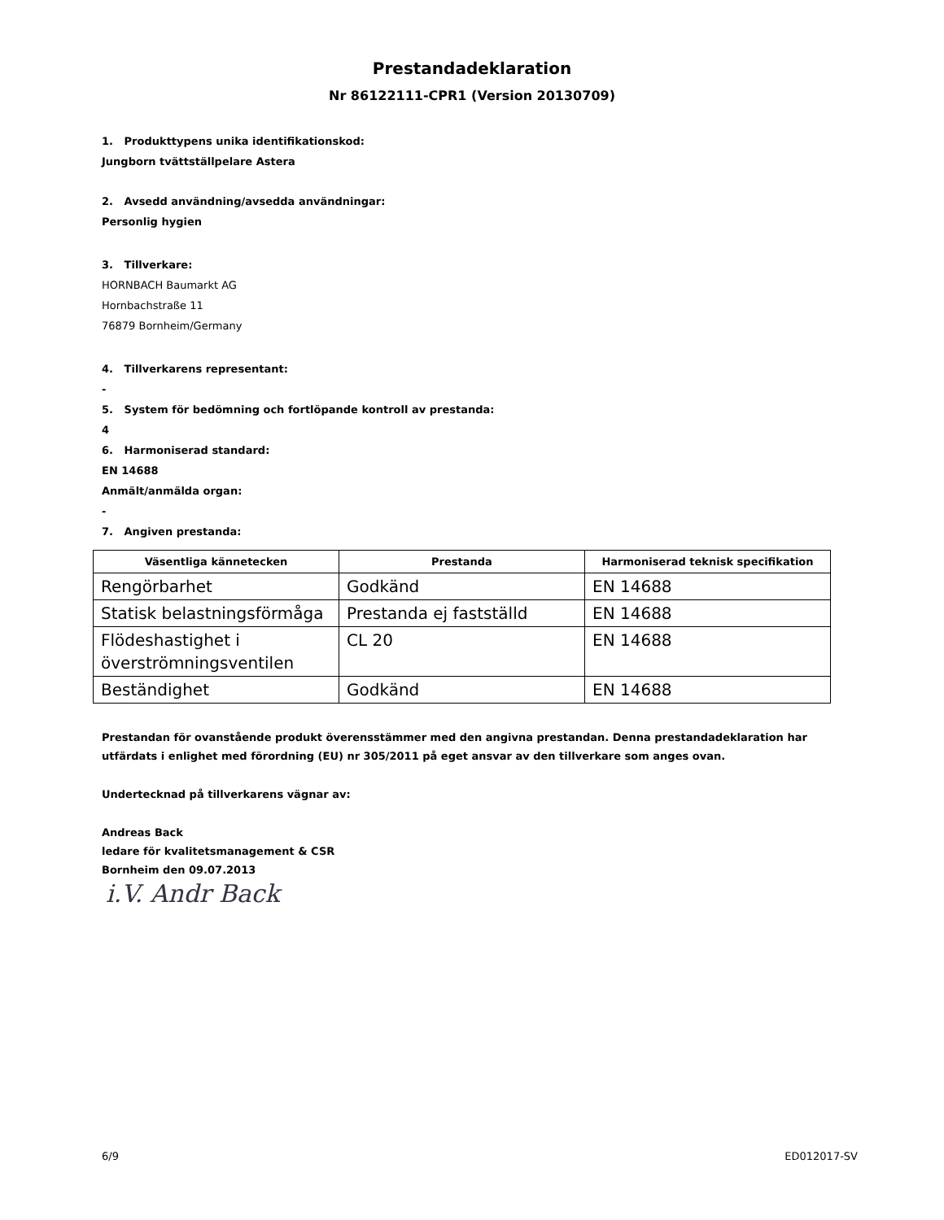Prestandadeklaration
Nr 86122111-CPR1 (Version 20130709)
1. Produkttypens unika identifikationskod:
Jungborn tvättställpelare Astera
2. Avsedd användning/avsedda användningar:
Personlig hygien
3. Tillverkare:
HORNBACH Baumarkt AG
Hornbachstraße 11
76879 Bornheim/Germany
4. Tillverkarens representant:
-
5. System för bedömning och fortlöpande kontroll av prestanda:
4
6. Harmoniserad standard:
EN 14688
Anmält/anmälda organ:
-
7. Angiven prestanda:
| Väsentliga kännetecken | Prestanda | Harmoniserad teknisk specifikation |
| --- | --- | --- |
| Rengörbarhet | Godkänd | EN 14688 |
| Statisk belastningsförmåga | Prestanda ej fastställd | EN 14688 |
| Flödeshastighet i överströmningsventilen | CL 20 | EN 14688 |
| Beständighet | Godkänd | EN 14688 |
Prestandan för ovanstående produkt överensstämmer med den angivna prestandan. Denna prestandadeklaration har utfärdats i enlighet med förordning (EU) nr 305/2011 på eget ansvar av den tillverkare som anges ovan.
Undertecknad på tillverkarens vägnar av:
Andreas Back
ledare för kvalitetsmanagement & CSR
Bornheim den 09.07.2013
i.V. Andr Back
6/9 ED012017-SV